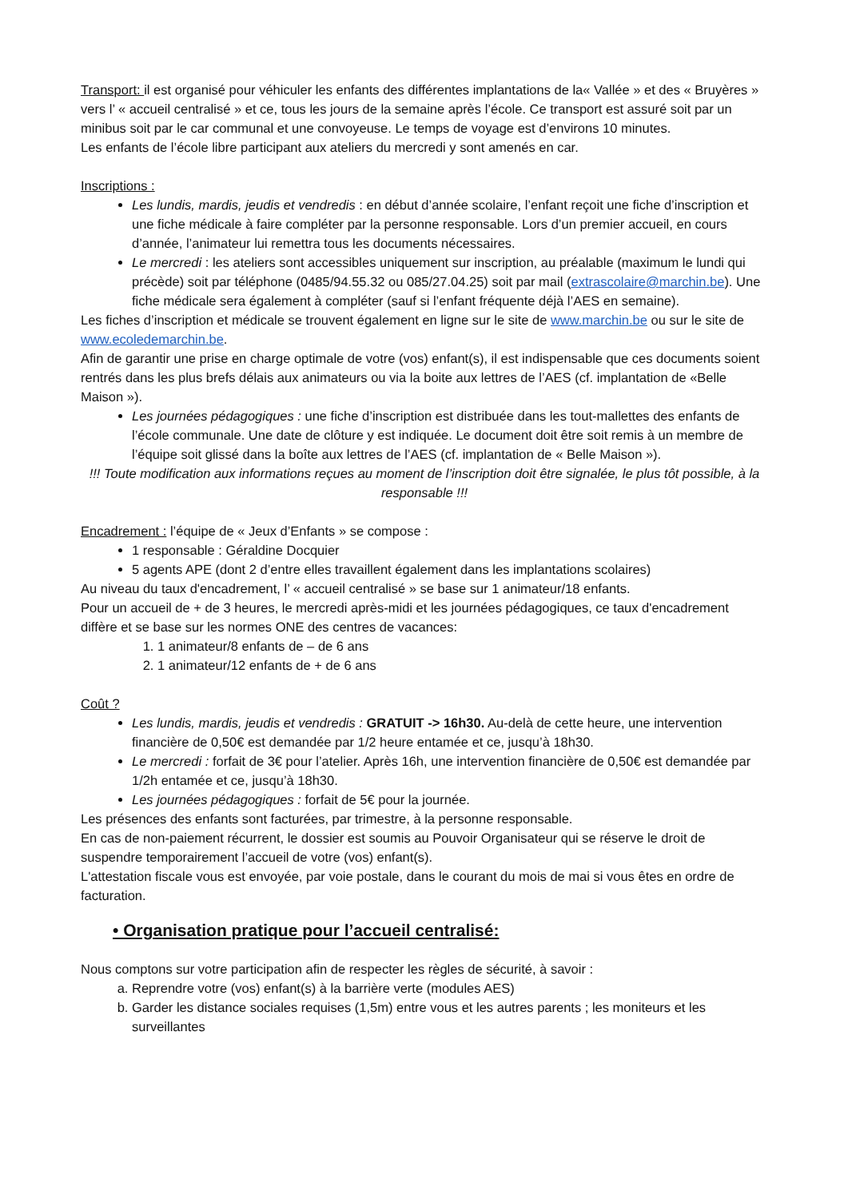Transport: il est organisé pour véhiculer les enfants des différentes implantations de la« Vallée » et des « Bruyères » vers l’ « accueil centralisé » et ce, tous les jours de la semaine après l’école. Ce transport est assuré soit par un minibus soit par le car communal et une convoyeuse. Le temps de voyage est d’environs 10 minutes.
Les enfants de l’école libre participant aux ateliers du mercredi y sont amenés en car.
Inscriptions :
Les lundis, mardis, jeudis et vendredis : en début d’année scolaire, l’enfant reçoit une fiche d’inscription et une fiche médicale à faire compléter par la personne responsable. Lors d’un premier accueil, en cours d’année, l’animateur lui remettra tous les documents nécessaires.
Le mercredi : les ateliers sont accessibles uniquement sur inscription, au préalable (maximum le lundi qui précède) soit par téléphone (0485/94.55.32 ou 085/27.04.25) soit par mail (extrascolaire@marchin.be). Une fiche médicale sera également à compléter (sauf si l’enfant fréquente déjà l’AES en semaine).
Les fiches d’inscription et médicale se trouvent également en ligne sur le site de www.marchin.be ou sur le site de www.ecoledemarchin.be.
Afin de garantir une prise en charge optimale de votre (vos) enfant(s), il est indispensable que ces documents soient rentrés dans les plus brefs délais aux animateurs ou via la boite aux lettres de l’AES (cf. implantation de «Belle Maison »).
Les journées pédagogiques : une fiche d’inscription est distribuée dans les tout-mallettes des enfants de l’école communale. Une date de clôture y est indiquée. Le document doit être soit remis à un membre de l’équipe soit glissé dans la boîte aux lettres de l’AES (cf. implantation de « Belle Maison »).
!!! Toute modification aux informations reçues au moment de l’inscription doit être signalée, le plus tôt possible, à la responsable !!!
Encadrement : l’équipe de « Jeux d’Enfants » se compose :
1 responsable : Géraldine Docquier
5 agents APE (dont 2 d’entre elles travaillent également dans les implantations scolaires)
Au niveau du taux d'encadrement, l’ « accueil centralisé » se base sur 1 animateur/18 enfants.
Pour un accueil de + de 3 heures, le mercredi après-midi et les journées pédagogiques, ce taux d'encadrement diffère et se base sur les normes ONE des centres de vacances:
1. 1 animateur/8 enfants de – de 6 ans
2. 1 animateur/12 enfants de + de 6 ans
Coût ?
Les lundis, mardis, jeudis et vendredis : GRATUIT -> 16h30. Au-delà de cette heure, une intervention financière de 0,50€ est demandée par 1/2 heure entamée et ce, jusqu’à 18h30.
Le mercredi : forfait de 3€ pour l’atelier. Après 16h, une intervention financière de 0,50€ est demandée par 1/2h entamée et ce, jusqu’à 18h30.
Les journées pédagogiques : forfait de 5€ pour la journée.
Les présences des enfants sont facturées, par trimestre, à la personne responsable.
En cas de non-paiement récurrent, le dossier est soumis au Pouvoir Organisateur qui se réserve le droit de suspendre temporairement l’accueil de votre (vos) enfant(s).
L'attestation fiscale vous est envoyée, par voie postale, dans le courant du mois de mai si vous êtes en ordre de facturation.
• Organisation pratique pour l’accueil centralisé:
Nous comptons sur votre participation afin de respecter les règles de sécurité, à savoir :
a. Reprendre votre (vos) enfant(s) à la barrière verte (modules AES)
b. Garder les distance sociales requises (1,5m) entre vous et les autres parents ; les moniteurs et les surveillantes